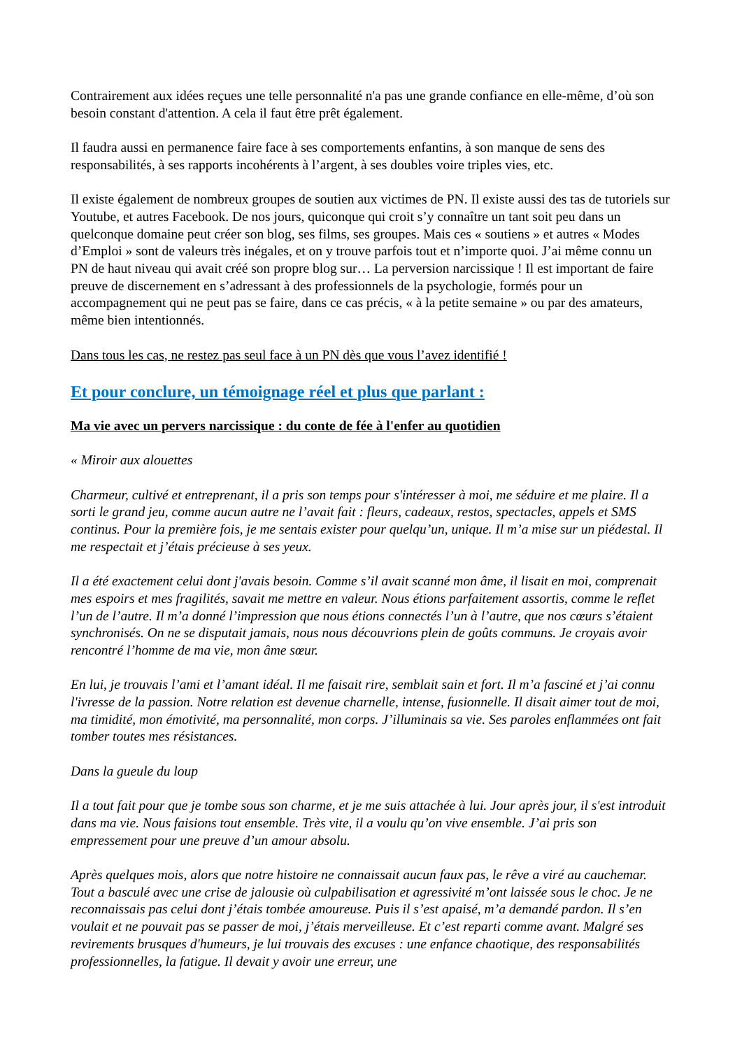Contrairement aux idées reçues une telle personnalité n'a pas une grande confiance en elle-même, d’où son besoin constant d'attention. A cela il faut être prêt également.
Il faudra aussi en permanence faire face à ses comportements enfantins, à son manque de sens des responsabilités, à ses rapports incohérents à l’argent, à ses doubles voire triples vies, etc.
Il existe également de nombreux groupes de soutien aux victimes de PN. Il existe aussi des tas de tutoriels sur Youtube, et autres Facebook. De nos jours, quiconque qui croit s’y connaître un tant soit peu dans un quelconque domaine peut créer son blog, ses films, ses groupes. Mais ces « soutiens » et autres « Modes d’Emploi » sont de valeurs très inégales, et on y trouve parfois tout et n’importe quoi. J’ai même connu un PN de haut niveau qui avait créé son propre blog sur… La perversion narcissique ! Il est important de faire preuve de discernement en s’adressant à des professionnels de la psychologie, formés pour un accompagnement qui ne peut pas se faire, dans ce cas précis, « à la petite semaine » ou par des amateurs, même bien intentionnés.
Dans tous les cas, ne restez pas seul face à un PN dès que vous l’avez identifié !
Et pour conclure, un témoignage réel et plus que parlant :
Ma vie avec un pervers narcissique : du conte de fée à l'enfer au quotidien
« Miroir aux alouettes
Charmeur, cultivé et entreprenant, il a pris son temps pour s'intéresser à moi, me séduire et me plaire. Il a sorti le grand jeu, comme aucun autre ne l’avait fait : fleurs, cadeaux, restos, spectacles, appels et SMS continus. Pour la première fois, je me sentais exister pour quelqu’un, unique. Il m’a mise sur un piédestal. Il me respectait et j’étais précieuse à ses yeux.
Il a été exactement celui dont j'avais besoin. Comme s’il avait scanné mon âme, il lisait en moi, comprenait mes espoirs et mes fragilités, savait me mettre en valeur. Nous étions parfaitement assortis, comme le reflet l’un de l’autre. Il m’a donné l’impression que nous étions connectés l’un à l’autre, que nos cœurs s’étaient synchronisés. On ne se disputait jamais, nous nous découvrions plein de goûts communs. Je croyais avoir rencontré l’homme de ma vie, mon âme sœur.
En lui, je trouvais l’ami et l’amant idéal. Il me faisait rire, semblait sain et fort. Il m’a fasciné et j’ai connu l'ivresse de la passion. Notre relation est devenue charnelle, intense, fusionnelle. Il disait aimer tout de moi, ma timidité, mon émotivité, ma personnalité, mon corps. J’illuminais sa vie. Ses paroles enflammées ont fait tomber toutes mes résistances.
Dans la gueule du loup
Il a tout fait pour que je tombe sous son charme, et je me suis attachée à lui. Jour après jour, il s'est introduit dans ma vie. Nous faisions tout ensemble. Très vite, il a voulu qu’on vive ensemble. J’ai pris son empressement pour une preuve d’un amour absolu.
Après quelques mois, alors que notre histoire ne connaissait aucun faux pas, le rêve a viré au cauchemar. Tout a basculé avec une crise de jalousie où culpabilisation et agressivité m’ont laissée sous le choc. Je ne reconnaissais pas celui dont j’étais tombée amoureuse. Puis il s’est apaisé, m’a demandé pardon. Il s’en voulait et ne pouvait pas se passer de moi, j’étais merveilleuse. Et c’est reparti comme avant. Malgré ses revirements brusques d'humeurs, je lui trouvais des excuses : une enfance chaotique, des responsabilités professionnelles, la fatigue. Il devait y avoir une erreur, une